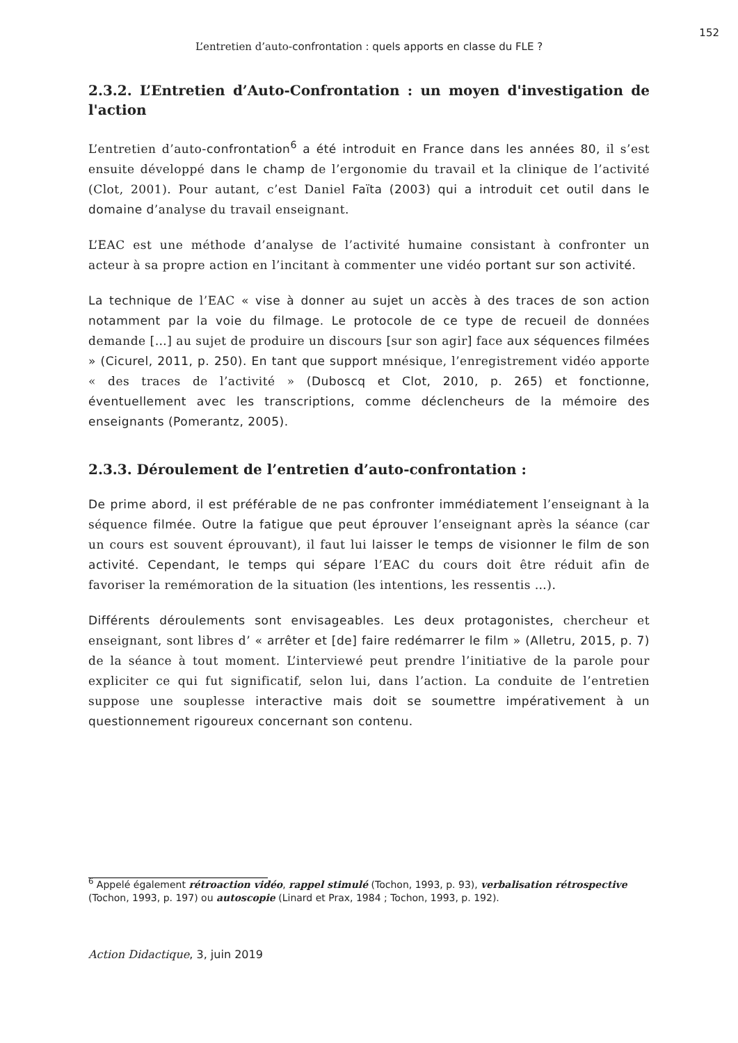152
L’entretien d’auto-confrontation : quels apports en classe du FLE ?
2.3.2. L’Entretien d’Auto-Confrontation : un moyen d'investigation de l'action
L’entretien d’auto-confrontation<sup>6</sup> a été introduit en France dans les années 80, il s’est ensuite développé dans le champ de l’ergonomie du travail et la clinique de l’activité (Clot, 2001). Pour autant, c’est Daniel Faïta (2003) qui a introduit cet outil dans le domaine d’analyse du travail enseignant.
L’EAC est une méthode d’analyse de l’activité humaine consistant à confronter un acteur à sa propre action en l’incitant à commenter une vidéo portant sur son activité.
La technique de l’EAC « vise à donner au sujet un accès à des traces de son action notamment par la voie du filmage. Le protocole de ce type de recueil de données demande […] au sujet de produire un discours [sur son agir] face aux séquences filmées » (Cicurel, 2011, p. 250). En tant que support mnésique, l’enregistrement vidéo apporte « des traces de l’activité » (Duboscq et Clot, 2010, p. 265) et fonctionne, éventuellement avec les transcriptions, comme déclencheurs de la mémoire des enseignants (Pomerantz, 2005).
2.3.3. Déroulement de l’entretien d’auto-confrontation :
De prime abord, il est préférable de ne pas confronter immédiatement l’enseignant à la séquence filmée. Outre la fatigue que peut éprouver l’enseignant après la séance (car un cours est souvent éprouvant), il faut lui laisser le temps de visionner le film de son activité. Cependant, le temps qui sépare l’EAC du cours doit être réduit afin de favoriser la remémoration de la situation (les intentions, les ressentis …).
Différents déroulements sont envisageables. Les deux protagonistes, chercheur et enseignant, sont libres d’ « arrêter et [de] faire redémarrer le film » (Alletru, 2015, p. 7) de la séance à tout moment. L’interviewé peut prendre l’initiative de la parole pour expliciter ce qui fut significatif, selon lui, dans l’action. La conduite de l’entretien suppose une souplesse interactive mais doit se soumettre impérativement à un questionnement rigoureux concernant son contenu.
<sup>6</sup> Appelé également rétroaction vidéo, rappel stimulé (Tochon, 1993, p. 93), verbalisation rétrospective (Tochon, 1993, p. 197) ou autoscopie (Linard et Prax, 1984 ; Tochon, 1993, p. 192).
Action Didactique, 3, juin 2019